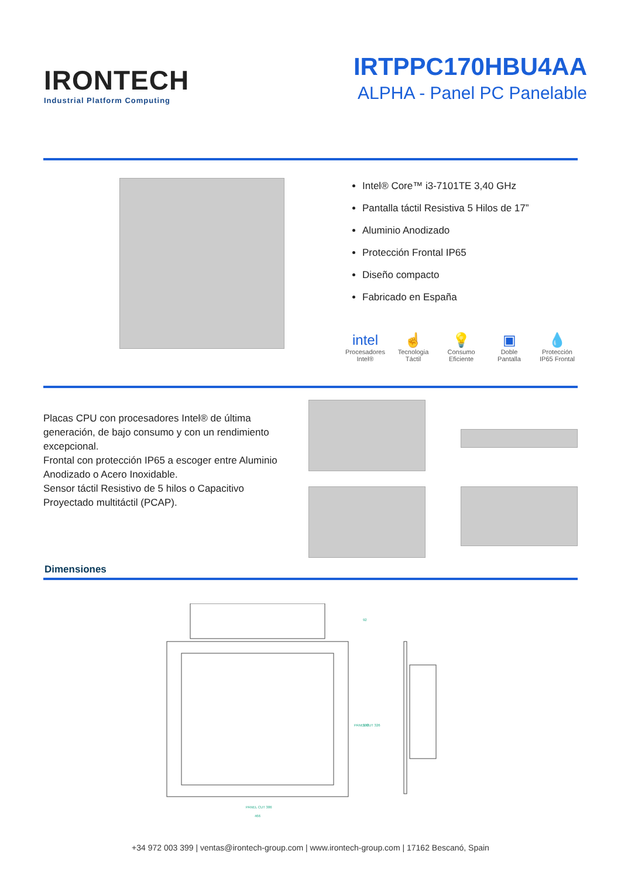IRONTECH
Industrial Platform Computing
IRTPPC170HBU4AA
ALPHA - Panel PC Panelable
Intel® Core™ i3-7101TE 3,40 GHz
Pantalla táctil Resistiva 5 Hilos de 17”
Aluminio Anodizado
Protección Frontal IP65
Diseño compacto
Fabricado en España
intel
Procesadores Intel®
☝
Tecnologia Táctil
💡
Consumo Eficiente
▣
Doble Pantalla
💧
Protección IP65 Frontal
Placas CPU con procesadores Intel® de última generación, de bajo consumo y con un rendimiento excepcional.
Frontal con protección IP65 a escoger entre Aluminio Anodizado o Acero Inoxidable.
Sensor táctil Resistivo de 5 hilos o Capacitivo Proyectado multitáctil (PCAP).
Dimensiones
PANEL CUT 386
466
92
388
PANEL CUT 326
+34 972 003 399 | ventas@irontech-group.com | www.irontech-group.com | 17162 Bescanó, Spain